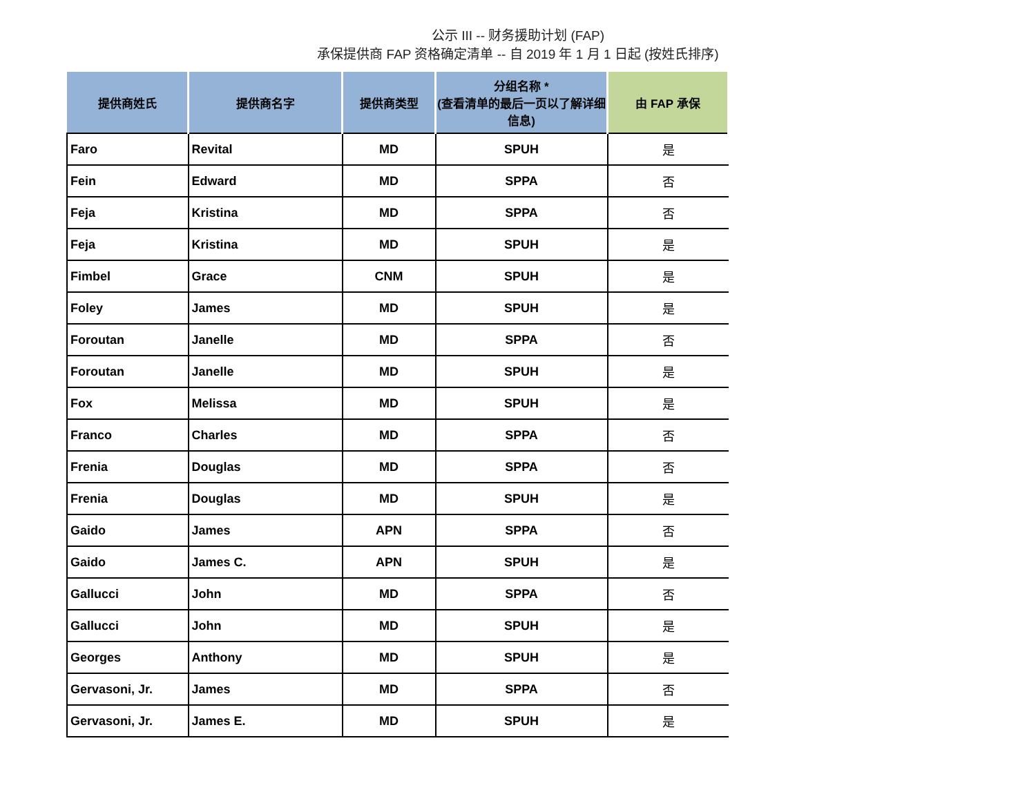公示 III -- 财务援助计划 (FAP)
承保提供商 FAP 资格确定清单 -- 自 2019 年 1 月 1 日起 (按姓氏排序)
| 提供商姓氏 | 提供商名字 | 提供商类型 | 分组名称 * (查看清单的最后一页以了解详细信息) | 由 FAP 承保 |
| --- | --- | --- | --- | --- |
| Faro | Revital | MD | SPUH | 是 |
| Fein | Edward | MD | SPPA | 否 |
| Feja | Kristina | MD | SPPA | 否 |
| Feja | Kristina | MD | SPUH | 是 |
| Fimbel | Grace | CNM | SPUH | 是 |
| Foley | James | MD | SPUH | 是 |
| Foroutan | Janelle | MD | SPPA | 否 |
| Foroutan | Janelle | MD | SPUH | 是 |
| Fox | Melissa | MD | SPUH | 是 |
| Franco | Charles | MD | SPPA | 否 |
| Frenia | Douglas | MD | SPPA | 否 |
| Frenia | Douglas | MD | SPUH | 是 |
| Gaido | James | APN | SPPA | 否 |
| Gaido | James C. | APN | SPUH | 是 |
| Gallucci | John | MD | SPPA | 否 |
| Gallucci | John | MD | SPUH | 是 |
| Georges | Anthony | MD | SPUH | 是 |
| Gervasoni, Jr. | James | MD | SPPA | 否 |
| Gervasoni, Jr. | James E. | MD | SPUH | 是 |